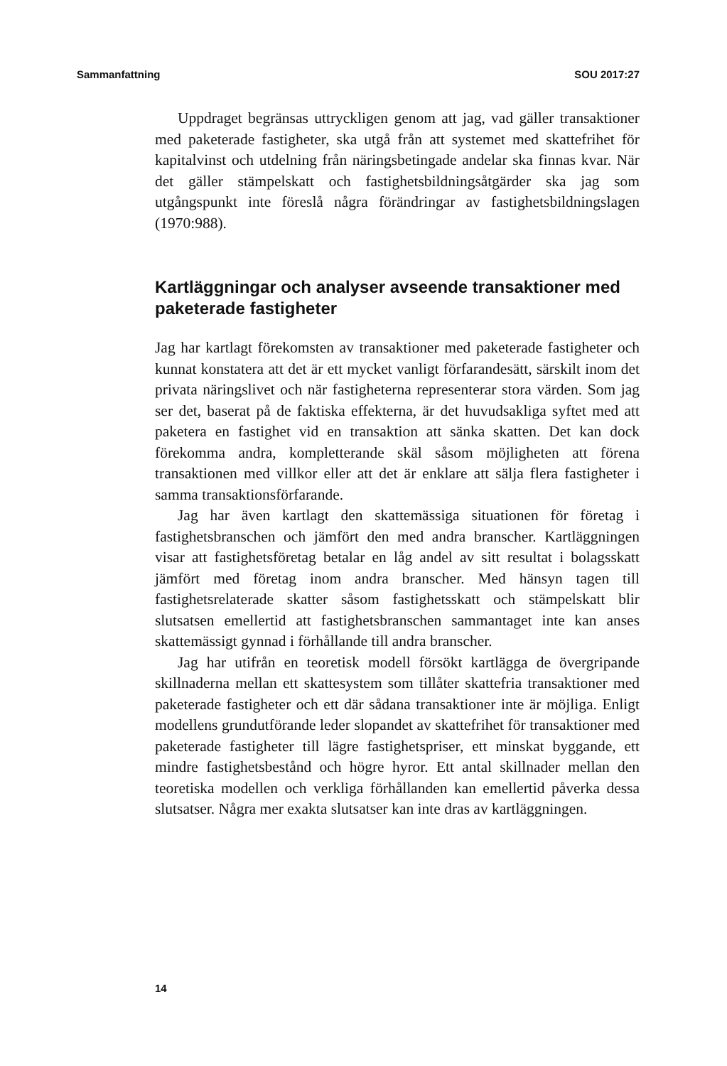Sammanfattning SOU 2017:27
Uppdraget begränsas uttryckligen genom att jag, vad gäller transaktioner med paketerade fastigheter, ska utgå från att systemet med skattefrihet för kapitalvinst och utdelning från näringsbetingade andelar ska finnas kvar. När det gäller stämpelskatt och fastighetsbildningsåtgärder ska jag som utgångspunkt inte föreslå några förändringar av fastighetsbildningslagen (1970:988).
Kartläggningar och analyser avseende transaktioner med paketerade fastigheter
Jag har kartlagt förekomsten av transaktioner med paketerade fastigheter och kunnat konstatera att det är ett mycket vanligt förfarandesätt, särskilt inom det privata näringslivet och när fastigheterna representerar stora värden. Som jag ser det, baserat på de faktiska effekterna, är det huvudsakliga syftet med att paketera en fastighet vid en transaktion att sänka skatten. Det kan dock förekomma andra, kompletterande skäl såsom möjligheten att förena transaktionen med villkor eller att det är enklare att sälja flera fastigheter i samma transaktionsförfarande.
Jag har även kartlagt den skattemässiga situationen för företag i fastighetsbranschen och jämfört den med andra branscher. Kartläggningen visar att fastighetsföretag betalar en låg andel av sitt resultat i bolagsskatt jämfört med företag inom andra branscher. Med hänsyn tagen till fastighetsrelaterade skatter såsom fastighetsskatt och stämpelskatt blir slutsatsen emellertid att fastighetsbranschen sammantaget inte kan anses skattemässigt gynnad i förhållande till andra branscher.
Jag har utifrån en teoretisk modell försökt kartlägga de övergripande skillnaderna mellan ett skattesystem som tillåter skattefria transaktioner med paketerade fastigheter och ett där sådana transaktioner inte är möjliga. Enligt modellens grundutförande leder slopandet av skattefrihet för transaktioner med paketerade fastigheter till lägre fastighetspriser, ett minskat byggande, ett mindre fastighetsbestånd och högre hyror. Ett antal skillnader mellan den teoretiska modellen och verkliga förhållanden kan emellertid påverka dessa slutsatser. Några mer exakta slutsatser kan inte dras av kartläggningen.
14